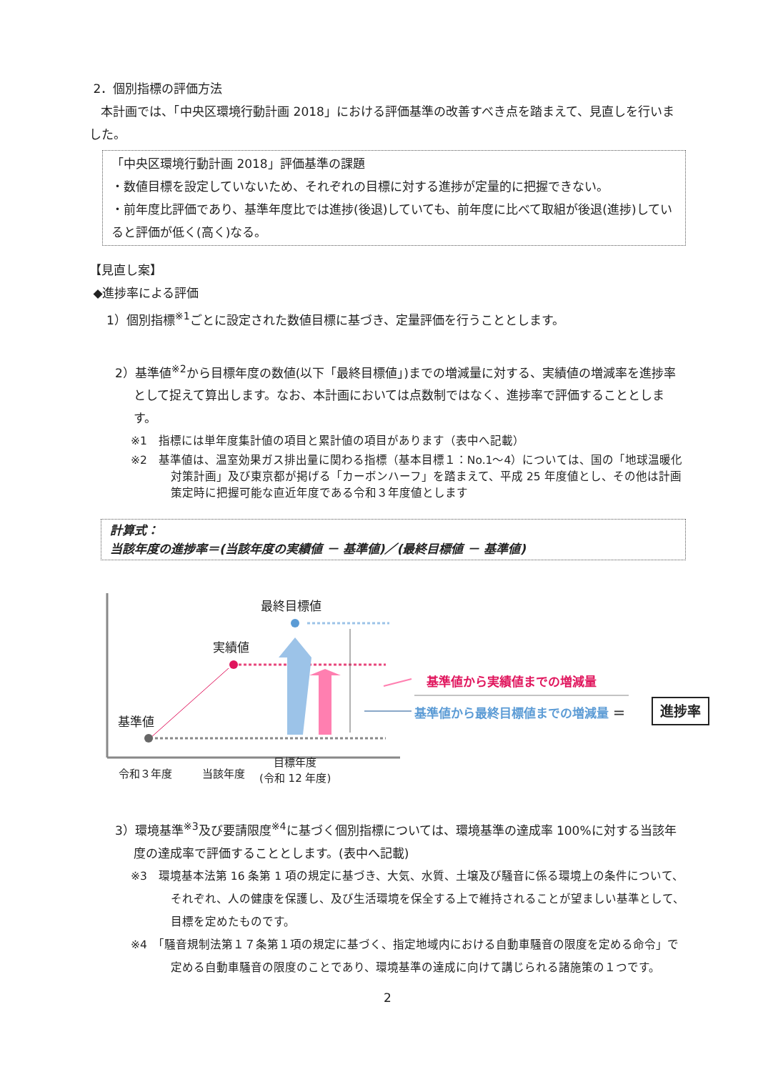2．個別指標の評価方法
本計画では、「中央区環境行動計画 2018」における評価基準の改善すべき点を踏まえて、見直しを行いました。
「中央区環境行動計画 2018」評価基準の課題
・数値目標を設定していないため、それぞれの目標に対する進捗が定量的に把握できない。
・前年度比評価であり、基準年度比では進捗(後退)していても、前年度に比べて取組が後退(進捗)していると評価が低く(高く)なる。
【見直し案】
◆進捗率による評価
1）個別指標<sup>※1</sup>ごとに設定された数値目標に基づき、定量評価を行うこととします。
2）基準値<sup>※2</sup>から目標年度の数値(以下「最終目標値」)までの増減量に対する、実績値の増減率を進捗率として捉えて算出します。なお、本計画においては点数制ではなく、進捗率で評価することとします。
※1　指標には単年度集計値の項目と累計値の項目があります（表中へ記載）
※2　基準値は、温室効果ガス排出量に関わる指標（基本目標１：No.1～4）については、国の「地球温暖化対策計画」及び東京都が掲げる「カーボンハーフ」を踏まえて、平成 25 年度値とし、その他は計画策定時に把握可能な直近年度である令和３年度値とします
計算式：
当該年度の進捗率＝(当該年度の実績値 － 基準値)／(最終目標値 － 基準値)
最終目標値
実績値
基準値
基準値から実績値までの増減量
基準値から最終目標値までの増減量 ＝ 進捗率
令和３年度 当該年度
目標年度
(令和 12 年度)
3）環境基準<sup>※3</sup>及び要請限度<sup>※4</sup>に基づく個別指標については、環境基準の達成率 100%に対する当該年度の達成率で評価することとします。(表中へ記載)
※3　環境基本法第 16 条第 1 項の規定に基づき、大気、水質、土壌及び騒音に係る環境上の条件について、それぞれ、人の健康を保護し、及び生活環境を保全する上で維持されることが望ましい基準として、目標を定めたものです。
※4　「騒音規制法第１７条第１項の規定に基づく、指定地域内における自動車騒音の限度を定める命令」で定める自動車騒音の限度のことであり、環境基準の達成に向けて講じられる諸施策の１つです。
2